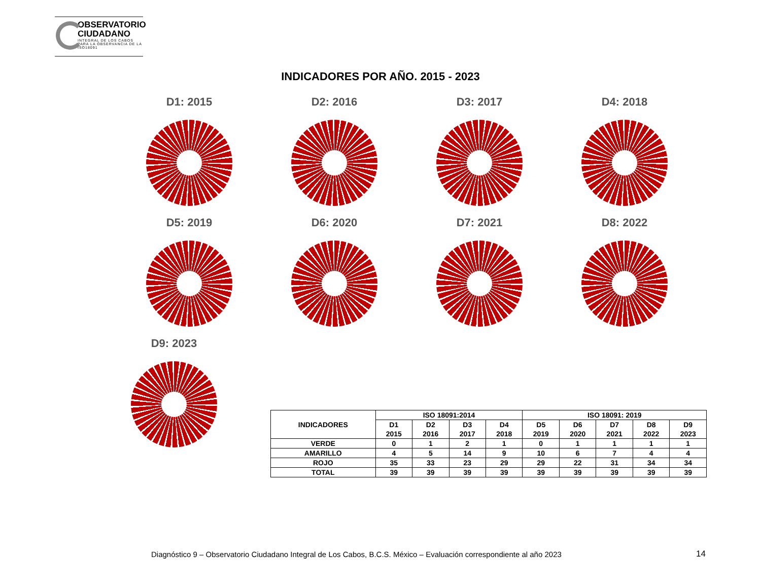OBSERVATORIO
CIUDADANO
INTEGRAL DE LOS CABOS
PARA LA OBSERVANCIA DE LA ISO18091
INDICADORES POR AÑO. 2015 - 2023
D1: 2015
D2: 2016
D3: 2017
D4: 2018
D5: 2019
D6: 2020
D7: 2021
D8: 2022
D9: 2023
| INDICADORES | ISO 18091:2014 | | | | ISO 18091: 2019 | | | | |
| --- | --- | --- | --- | --- | --- | --- | --- | --- | --- |
| | D1 2015 | D2 2016 | D3 2017 | D4 2018 | D5 2019 | D6 2020 | D7 2021 | D8 2022 | D9 2023 |
| VERDE | 0 | 1 | 2 | 1 | 0 | 1 | 1 | 1 | 1 |
| AMARILLO | 4 | 5 | 14 | 9 | 10 | 6 | 7 | 4 | 4 |
| ROJO | 35 | 33 | 23 | 29 | 29 | 22 | 31 | 34 | 34 |
| TOTAL | 39 | 39 | 39 | 39 | 39 | 39 | 39 | 39 | 39 |
Diagnóstico 9 – Observatorio Ciudadano Integral de Los Cabos, B.C.S. México – Evaluación correspondiente al año 2023
14